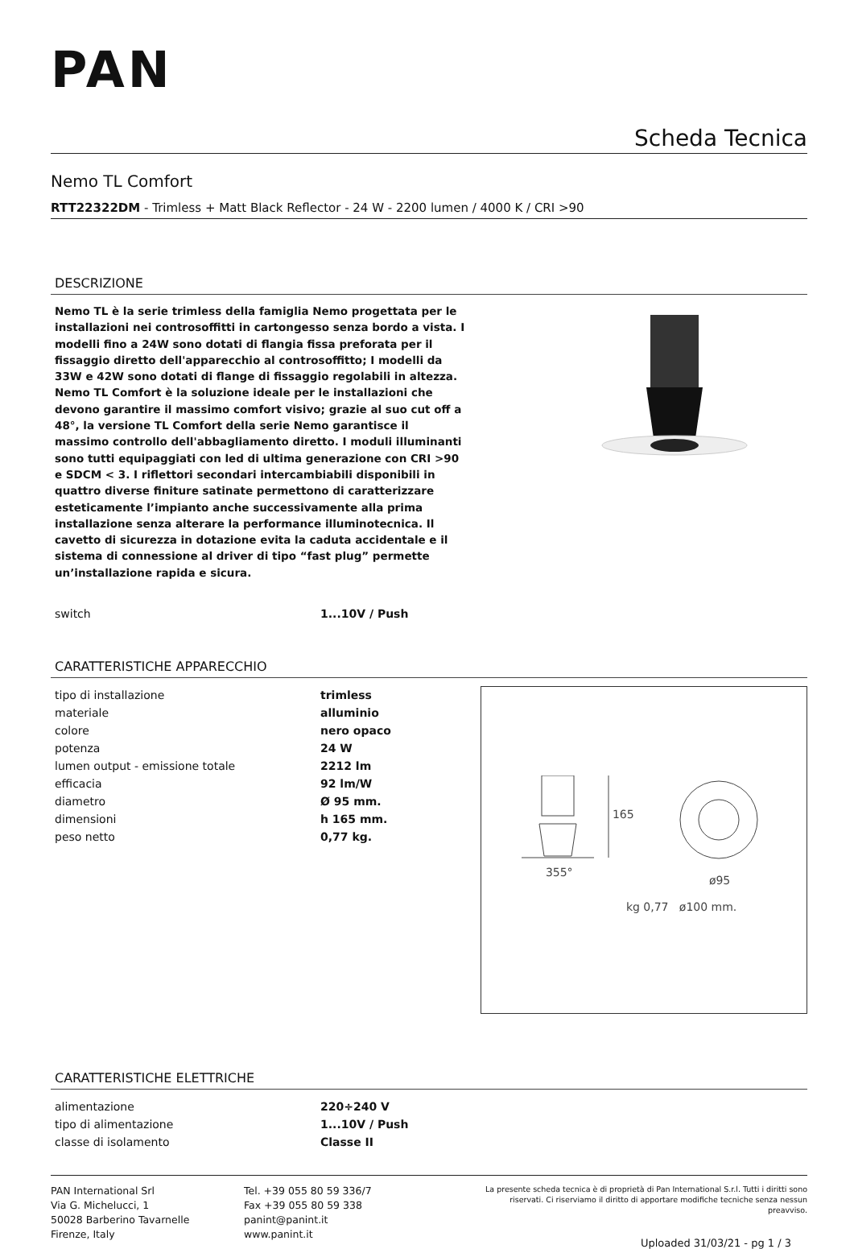PAN
Scheda Tecnica
Nemo TL Comfort
RTT22322DM - Trimless + Matt Black Reflector - 24 W - 2200 lumen / 4000 K / CRI >90
DESCRIZIONE
Nemo TL è la serie trimless della famiglia Nemo progettata per le installazioni nei controsoffitti in cartongesso senza bordo a vista. I modelli fino a 24W sono dotati di flangia fissa preforata per il fissaggio diretto dell'apparecchio al controsoffitto; I modelli da 33W e 42W sono dotati di flange di fissaggio regolabili in altezza. Nemo TL Comfort è la soluzione ideale per le installazioni che devono garantire il massimo comfort visivo; grazie al suo cut off a 48°, la versione TL Comfort della serie Nemo garantisce il massimo controllo dell'abbagliamento diretto. I moduli illuminanti sono tutti equipaggiati con led di ultima generazione con CRI >90 e SDCM < 3. I riflettori secondari intercambiabili disponibili in quattro diverse finiture satinate permettono di caratterizzare esteticamente l’impianto anche successivamente alla prima installazione senza alterare la performance illuminotecnica. Il cavetto di sicurezza in dotazione evita la caduta accidentale e il sistema di connessione al driver di tipo “fast plug” permette un’installazione rapida e sicura.
| switch | 1...10V / Push |
CARATTERISTICHE APPARECCHIO
| tipo di installazione | trimless |
| materiale | alluminio |
| colore | nero opaco |
| potenza | 24 W |
| lumen output - emissione totale | 2212 lm |
| efficacia | 92 lm/W |
| diametro | Ø 95 mm. |
| dimensioni | h 165 mm. |
| peso netto | 0,77 kg. |
165
355°
ø95
kg 0,77 ø100 mm.
CARATTERISTICHE ELETTRICHE
| alimentazione | 220÷240 V |
| tipo di alimentazione | 1...10V / Push |
| classe di isolamento | Classe II |
PAN International Srl
Via G. Michelucci, 1
50028 Barberino Tavarnelle
Firenze, Italy
Tel. +39 055 80 59 336/7
Fax +39 055 80 59 338
panint@panint.it
www.panint.it
La presente scheda tecnica è di proprietà di Pan International S.r.l. Tutti i diritti sono riservati. Ci riserviamo il diritto di apportare modifiche tecniche senza nessun preavviso.
Uploaded 31/03/21 - pg 1 / 3